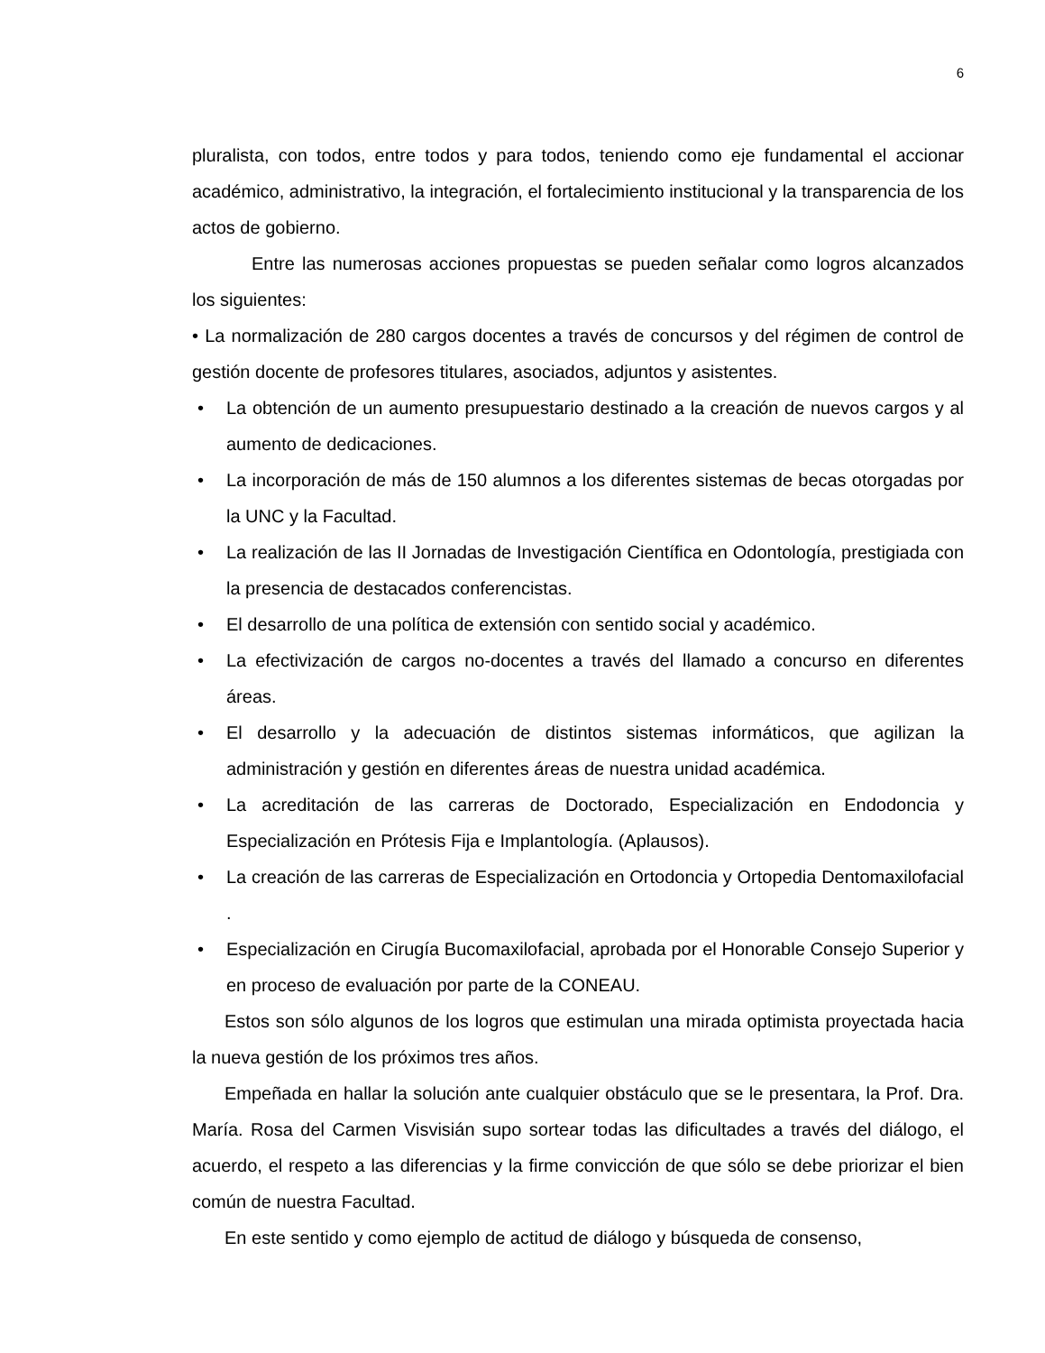6
pluralista, con todos, entre todos y para todos, teniendo como eje fundamental el accionar académico, administrativo, la integración, el fortalecimiento institucional y la transparencia de los actos de gobierno.
Entre las numerosas acciones propuestas se pueden señalar como logros alcanzados los siguientes:
• La normalización de 280 cargos docentes a través de concursos y del régimen de control de gestión docente de profesores titulares, asociados, adjuntos y asistentes.
• La obtención de un aumento presupuestario destinado a la creación de nuevos cargos y al aumento de dedicaciones.
• La incorporación de más de 150 alumnos a los diferentes sistemas de becas otorgadas por la UNC y la Facultad.
• La realización de las II Jornadas de Investigación Científica en Odontología, prestigiada con la presencia de destacados conferencistas.
• El desarrollo de una política de extensión con sentido social y académico.
• La efectivización de cargos no-docentes a través del llamado a concurso en diferentes áreas.
• El desarrollo y la adecuación de distintos sistemas informáticos, que agilizan la administración y gestión en diferentes áreas de nuestra unidad académica.
• La acreditación de las carreras de Doctorado, Especialización en Endodoncia y Especialización en Prótesis Fija e Implantología. (Aplausos).
• La creación de las carreras de Especialización en Ortodoncia y Ortopedia Dentomaxilofacial .
• Especialización en Cirugía Bucomaxilofacial, aprobada por el Honorable Consejo Superior y en proceso de evaluación por parte de la CONEAU.
Estos son sólo algunos de los logros que estimulan una mirada optimista proyectada hacia la nueva gestión de los próximos tres años.
Empeñada en hallar la solución ante cualquier obstáculo que se le presentara, la Prof. Dra. María. Rosa del Carmen Visvisián supo sortear todas las dificultades a través del diálogo, el acuerdo, el respeto a las diferencias y la firme convicción de que sólo se debe priorizar el bien común de nuestra Facultad.
En este sentido y como ejemplo de actitud de diálogo y búsqueda de consenso,